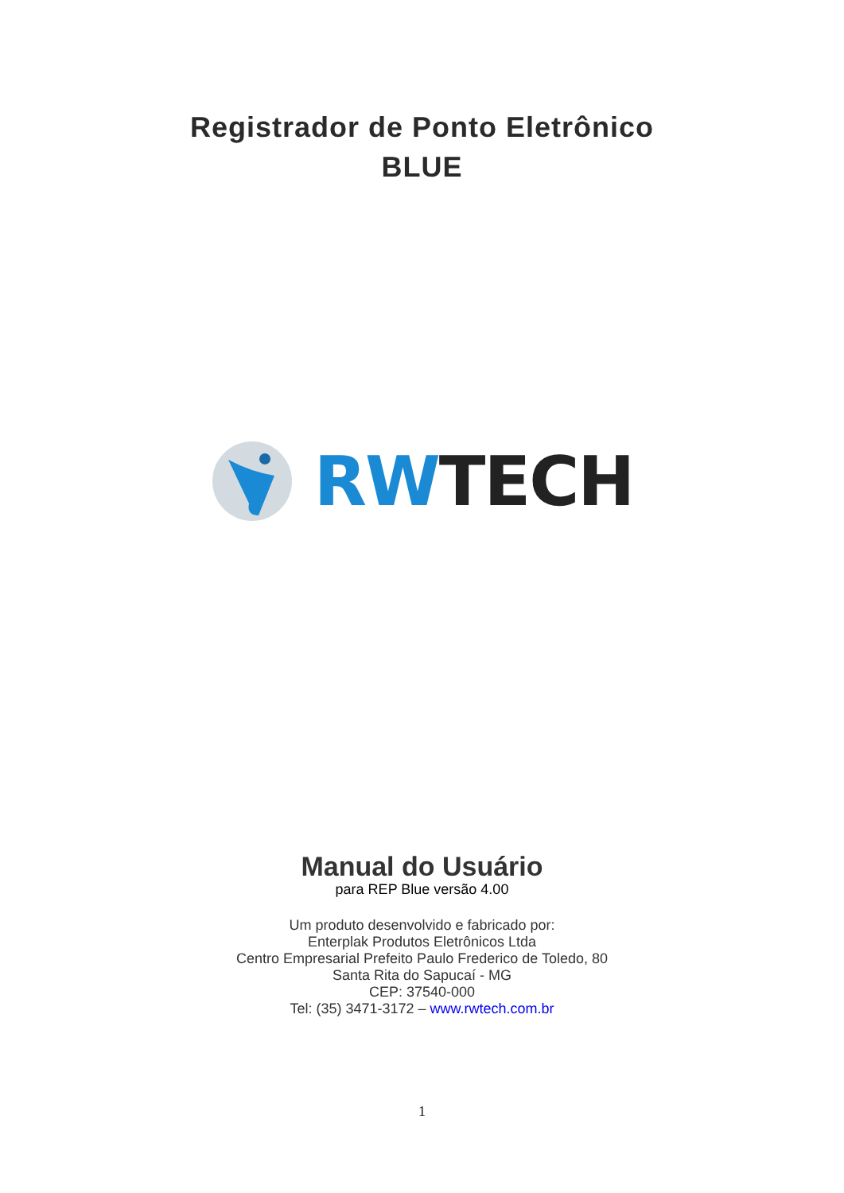Registrador de Ponto Eletrônico
BLUE
RWTECH
Manual do Usuário
para REP Blue versão 4.00
Um produto desenvolvido e fabricado por:
Enterplak Produtos Eletrônicos Ltda
Centro Empresarial Prefeito Paulo Frederico de Toledo, 80
Santa Rita do Sapucaí - MG
CEP: 37540-000
Tel: (35) 3471-3172 – www.rwtech.com.br
1